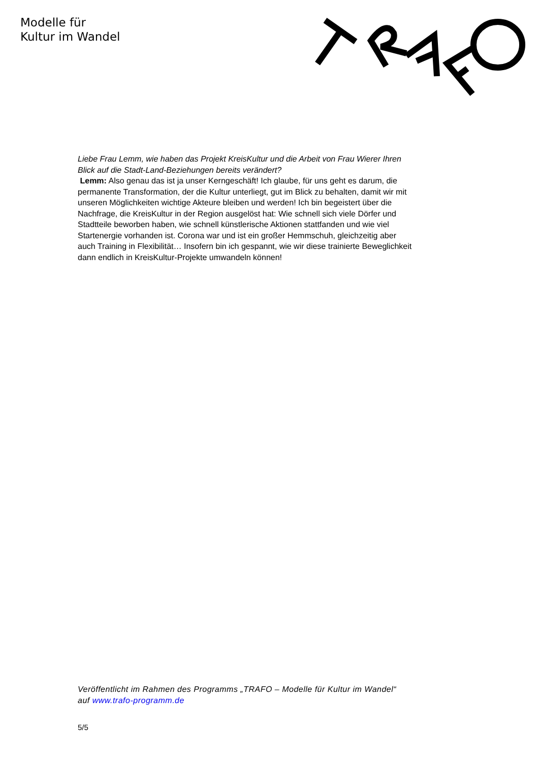Modelle für
Kultur im Wandel
Liebe Frau Lemm, wie haben das Projekt KreisKultur und die Arbeit von Frau Wierer Ihren Blick auf die Stadt-Land-Beziehungen bereits verändert?
Lemm: Also genau das ist ja unser Kerngeschäft! Ich glaube, für uns geht es darum, die permanente Transformation, der die Kultur unterliegt, gut im Blick zu behalten, damit wir mit unseren Möglichkeiten wichtige Akteure bleiben und werden! Ich bin begeistert über die Nachfrage, die KreisKultur in der Region ausgelöst hat: Wie schnell sich viele Dörfer und Stadtteile beworben haben, wie schnell künstlerische Aktionen stattfanden und wie viel Startenergie vorhanden ist. Corona war und ist ein großer Hemmschuh, gleichzeitig aber auch Training in Flexibilität… Insofern bin ich gespannt, wie wir diese trainierte Beweglichkeit dann endlich in KreisKultur-Projekte umwandeln können!
Veröffentlicht im Rahmen des Programms „TRAFO – Modelle für Kultur im Wandel“ auf www.trafo-programm.de
5/5